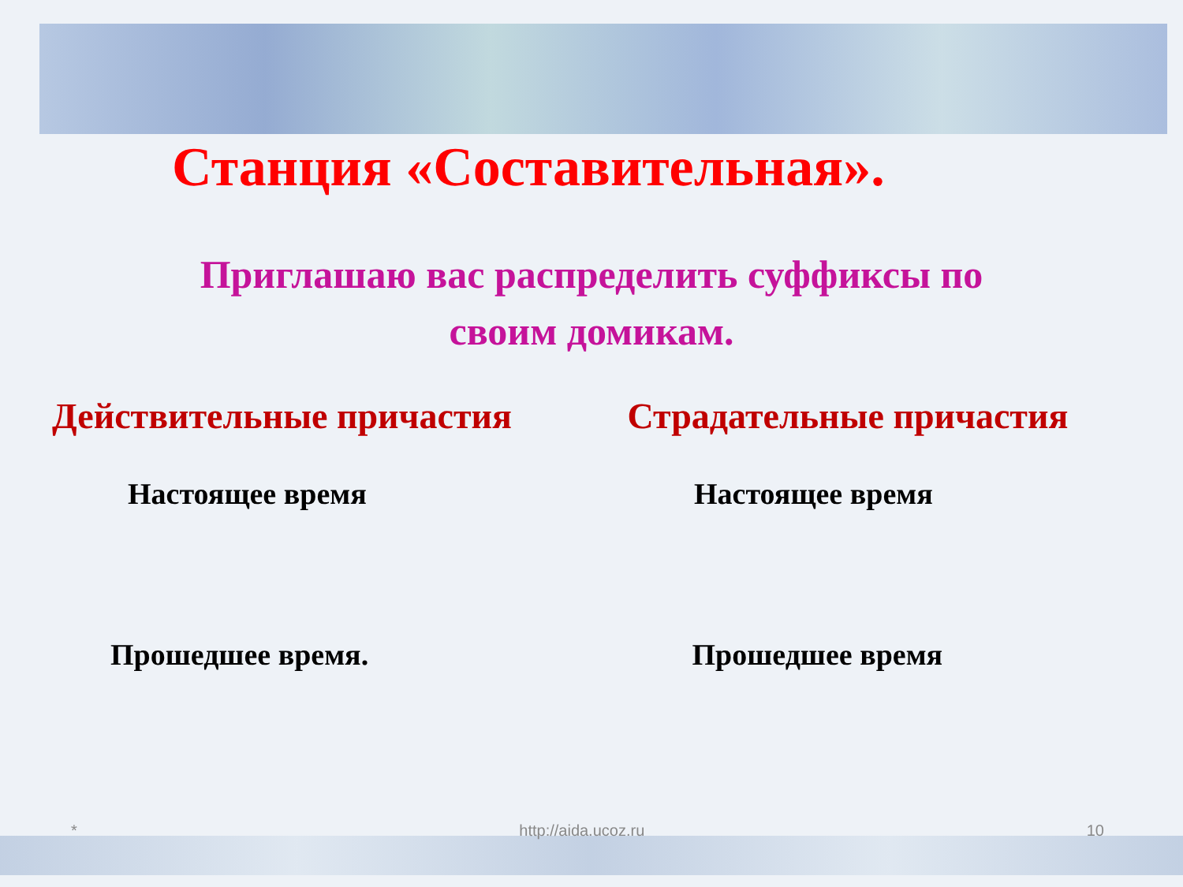Станция «Составительная».
Приглашаю вас распределить суффиксы по
своим домикам.
Действительные причастия Страдательные причастия
Настоящее время Настоящее время
Прошедшее время. Прошедшее время
* http://aida.ucoz.ru 10